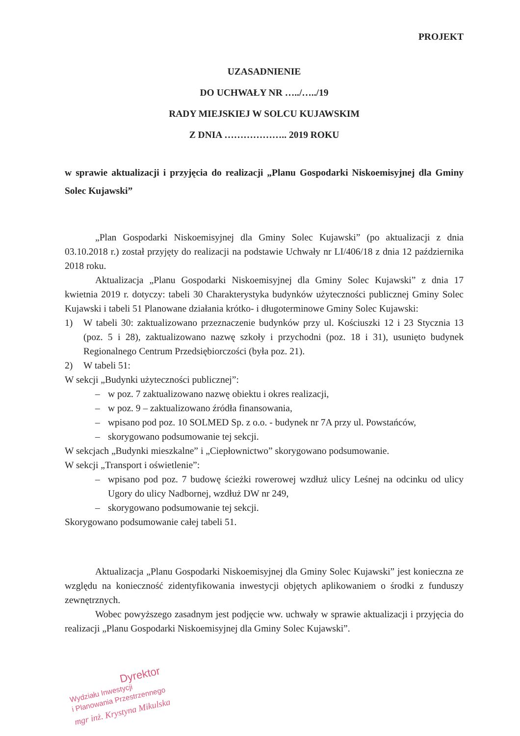PROJEKT
UZASADNIENIE
DO UCHWAŁY NR …../…../19
RADY MIEJSKIEJ W SOLCU KUJAWSKIM
Z DNIA ……………….. 2019 ROKU
w sprawie aktualizacji i przyjęcia do realizacji „Planu Gospodarki Niskoemisyjnej dla Gminy Solec Kujawski”
„Plan Gospodarki Niskoemisyjnej dla Gminy Solec Kujawski” (po aktualizacji z dnia 03.10.2018 r.) został przyjęty do realizacji na podstawie Uchwały nr LI/406/18 z dnia 12 października 2018 roku.
Aktualizacja „Planu Gospodarki Niskoemisyjnej dla Gminy Solec Kujawski” z dnia 17 kwietnia 2019 r. dotyczy: tabeli 30 Charakterystyka budynków użyteczności publicznej Gminy Solec Kujawski i tabeli 51 Planowane działania krótko- i długoterminowe Gminy Solec Kujawski:
1) W tabeli 30: zaktualizowano przeznaczenie budynków przy ul. Kościuszki 12 i 23 Stycznia 13 (poz. 5 i 28), zaktualizowano nazwę szkoły i przychodni (poz. 18 i 31), usunięto budynek Regionalnego Centrum Przedsiębiorczości (była poz. 21).
2) W tabeli 51:
W sekcji „Budynki użyteczności publicznej”:
– w poz. 7 zaktualizowano nazwę obiektu i okres realizacji,
– w poz. 9 – zaktualizowano źródła finansowania,
– wpisano pod poz. 10 SOLMED Sp. z o.o. - budynek nr 7A przy ul. Powstańców,
– skorygowano podsumowanie tej sekcji.
W sekcjach „Budynki mieszkalne” i „Ciepłownictwo” skorygowano podsumowanie.
W sekcji „Transport i oświetlenie”:
– wpisano pod poz. 7 budowę ścieżki rowerowej wzdłuż ulicy Leśnej na odcinku od ulicy Ugory do ulicy Nadbornej, wzdłuż DW nr 249,
– skorygowano podsumowanie tej sekcji.
Skorygowano podsumowanie całej tabeli 51.
Aktualizacja „Planu Gospodarki Niskoemisyjnej dla Gminy Solec Kujawski” jest konieczna ze względu na konieczność zidentyfikowania inwestycji objętych aplikowaniem o środki z funduszy zewnętrznych.
Wobec powyższego zasadnym jest podjęcie ww. uchwały w sprawie aktualizacji i przyjęcia do realizacji „Planu Gospodarki Niskoemisyjnej dla Gminy Solec Kujawski”.
Dyrektor
Wydziału Inwestycji
i Planowania Przestrzennego
mgr inż. Krystyna Mikulska